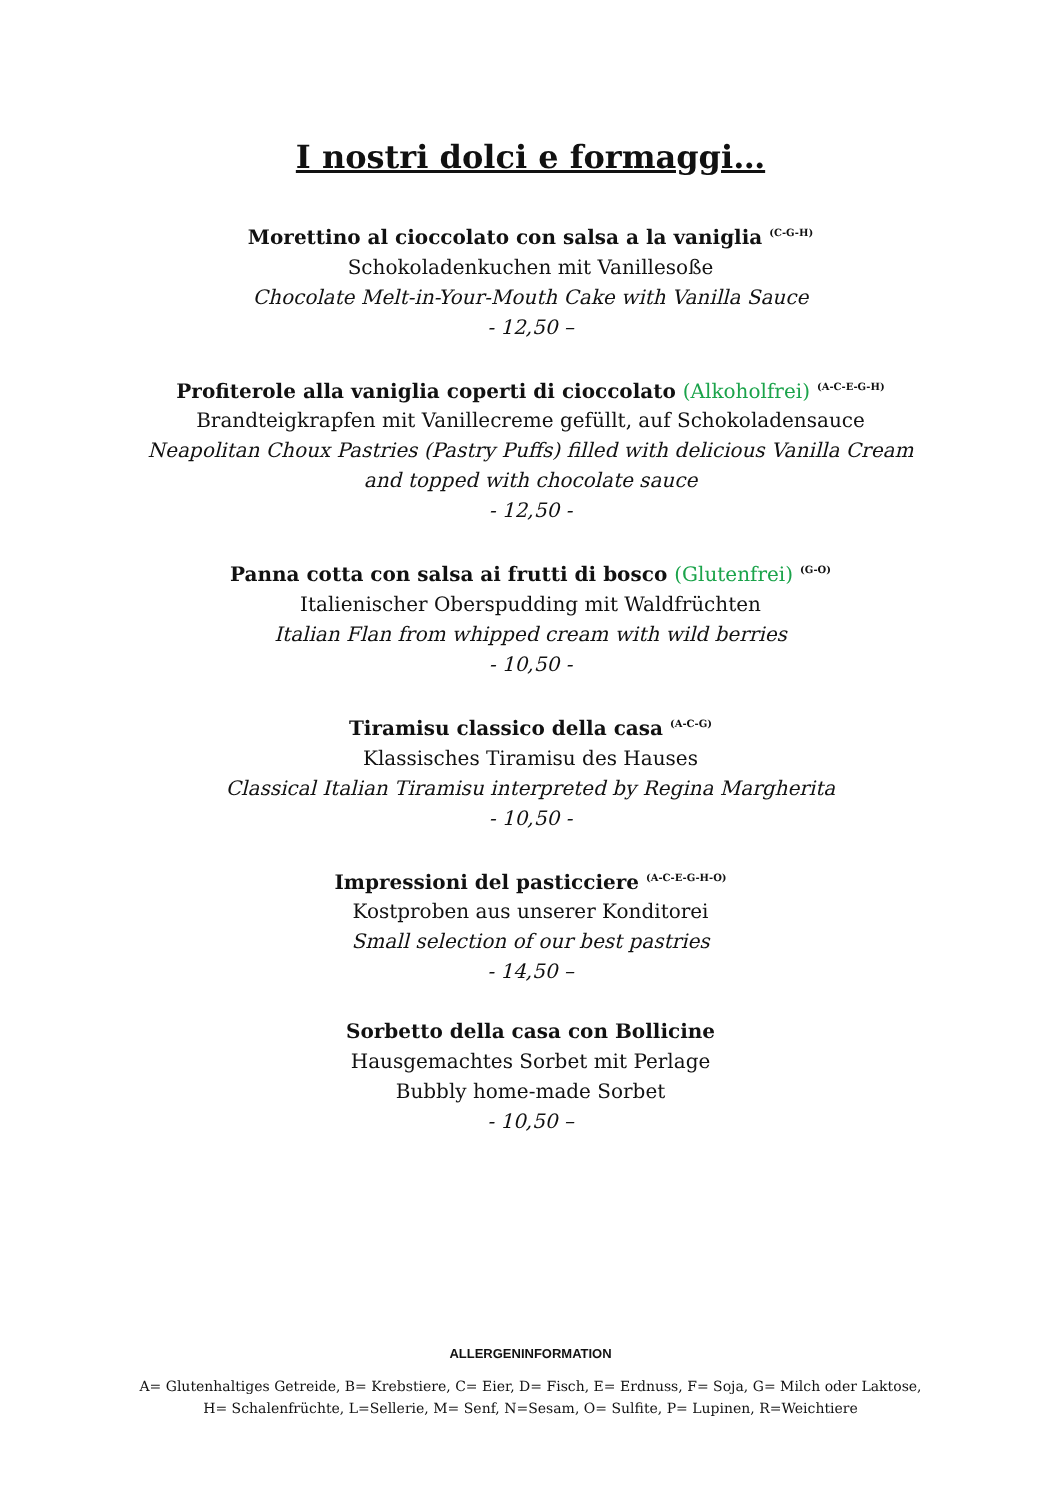I nostri dolci e formaggi…
Morettino al cioccolato con salsa a la vaniglia <sup>(C-G-H)</sup>
Schokoladenkuchen mit Vanillesoße
Chocolate Melt-in-Your-Mouth Cake with Vanilla Sauce
- 12,50 –
Profiterole alla vaniglia coperti di cioccolato (Alkoholfrei) <sup>(A-C-E-G-H)</sup>
Brandteigkrapfen mit Vanillecreme gefüllt, auf Schokoladensauce
Neapolitan Choux Pastries (Pastry Puffs) filled with delicious Vanilla Cream
and topped with chocolate sauce
- 12,50 -
Panna cotta con salsa ai frutti di bosco (Glutenfrei) <sup>(G-O)</sup>
Italienischer Oberspudding mit Waldfrüchten
Italian Flan from whipped cream with wild berries
- 10,50 -
Tiramisu classico della casa <sup>(A-C-G)</sup>
Klassisches Tiramisu des Hauses
Classical Italian Tiramisu interpreted by Regina Margherita
- 10,50 -
Impressioni del pasticciere <sup>(A-C-E-G-H-O)</sup>
Kostproben aus unserer Konditorei
Small selection of our best pastries
- 14,50 –
Sorbetto della casa con Bollicine
Hausgemachtes Sorbet mit Perlage
Bubbly home-made Sorbet
- 10,50 –
ALLERGENINFORMATION
A= Glutenhaltiges Getreide, B= Krebstiere, C= Eier, D= Fisch, E= Erdnuss, F= Soja, G= Milch oder Laktose,
H= Schalenfrüchte, L=Sellerie, M= Senf, N=Sesam, O= Sulfite, P= Lupinen, R=Weichtiere